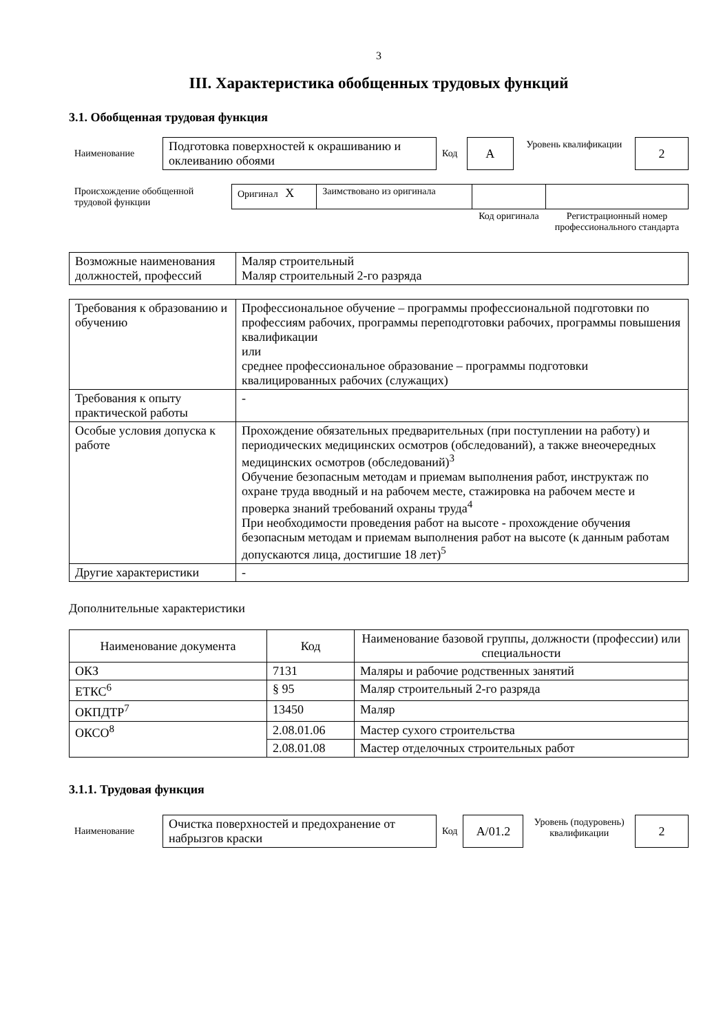3
III. Характеристика обобщенных трудовых функций
3.1. Обобщенная трудовая функция
| Наименование | Подготовка поверхностей к окрашиванию и оклеиванию обоями | Код | А | Уровень квалификации | 2 |
| Происхождение обобщенной трудовой функции | Оригинал X | Заимствовано из оригинала | | |
| | | | Код оригинала | Регистрационный номер профессионального стандарта |
| Возможные наименования должностей, профессий | Маляр строительный Маляр строительный 2-го разряда |
| Требования к образованию и обучению | Профессиональное обучение – программы профессиональной подготовки по профессиям рабочих, программы переподготовки рабочих, программы повышения квалификации или среднее профессиональное образование – программы подготовки квалицированных рабочих (служащих) |
| Требования к опыту практической работы | - |
| Особые условия допуска к работе | Прохождение обязательных предварительных (при поступлении на работу) и периодических медицинских осмотров (обследований), а также внеочередных медицинских осмотров (обследований)<sup>3</sup> Обучение безопасным методам и приемам выполнения работ, инструктаж по охране труда вводный и на рабочем месте, стажировка на рабочем месте и проверка знаний требований охраны труда<sup>4</sup> При необходимости проведения работ на высоте - прохождение обучения безопасным методам и приемам выполнения работ на высоте (к данным работам допускаются лица, достигшие 18 лет)<sup>5</sup> |
| Другие характеристики | - |
Дополнительные характеристики
| Наименование документа | Код | Наименование базовой группы, должности (профессии) или специальности |
| --- | --- | --- |
| ОКЗ | 7131 | Маляры и рабочие родственных занятий |
| ЕТКС<sup>6</sup> | § 95 | Маляр строительный 2-го разряда |
| ОКПДТР<sup>7</sup> | 13450 | Маляр |
| ОКСО<sup>8</sup> | 2.08.01.06 | Мастер сухого строительства |
| | 2.08.01.08 | Мастер отделочных строительных работ |
3.1.1. Трудовая функция
| Наименование | Очистка поверхностей и предохранение от набрызгов краски | Код | А/01.2 | Уровень (подуровень) квалификации | 2 |